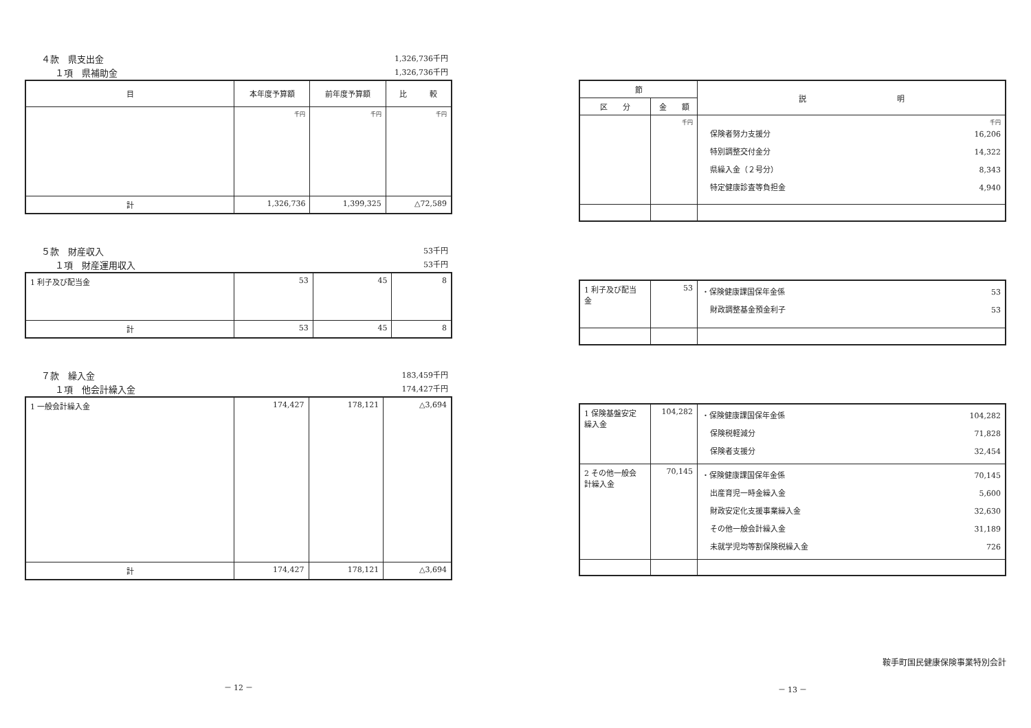４款　県支出金 1,326,736千円
１項　県補助金 1,326,736千円
| 目 | 本年度予算額 | 前年度予算額 | 比 較 |
| --- | --- | --- | --- |
| | 千円 | 千円 | 千円 |
| 計 | 1,326,736 | 1,399,325 | △72,589 |
５款　財産収入 53千円
１項　財産運用収入 53千円
| 1 利子及び配当金 | 53 | 45 | 8 |
| 計 | 53 | 45 | 8 |
７款　繰入金 183,459千円
１項　他会計繰入金 174,427千円
| 1 一般会計繰入金 | 174,427 | 178,121 | △3,694 |
| 計 | 174,427 | 178,121 | △3,694 |
－ 12 －
| 節 | | 説 明 |
| --- | --- | --- |
| 区 分 | 金 額 | |
| | 千円 | 千円 保険者努力支援分 16,206 特別調整交付金分 14,322 県繰入金（２号分） 8,343 特定健康診査等負担金 4,940 |
| 1 利子及び配当 金 | 53 | ・保険健康課国保年金係 53 財政調整基金預金利子 53 |
| 1 保険基盤安定 繰入金 | 104,282 | ・保険健康課国保年金係 104,282 保険税軽減分 71,828 保険者支援分 32,454 |
| 2 その他一般会 計繰入金 | 70,145 | ・保険健康課国保年金係 70,145 出産育児一時金繰入金 5,600 財政安定化支援事業繰入金 32,630 その他一般会計繰入金 31,189 未就学児均等割保険税繰入金 726 |
鞍手町国民健康保険事業特別会計
－ 13 －